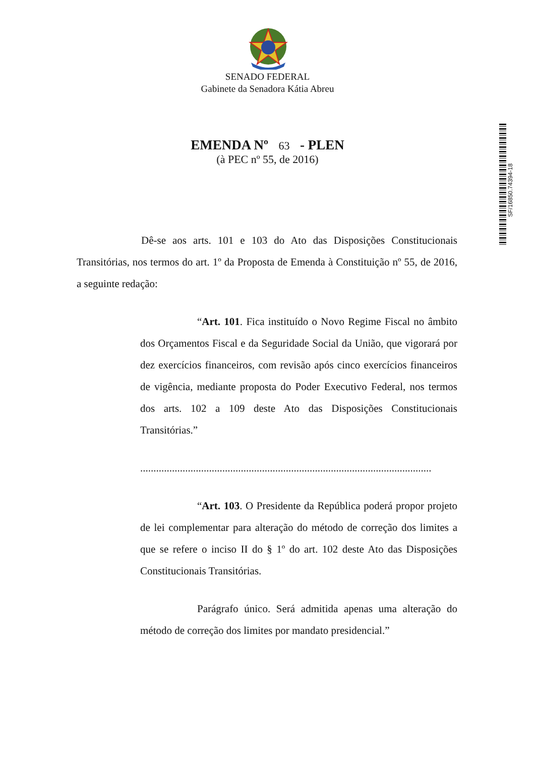SENADO FEDERAL
Gabinete da Senadora Kátia Abreu
EMENDA Nº 63 - PLEN
(à PEC nº 55, de 2016)
SF/16850.74394-18
Dê-se aos arts. 101 e 103 do Ato das Disposições Constitucionais Transitórias, nos termos do art. 1º da Proposta de Emenda à Constituição nº 55, de 2016, a seguinte redação:
“Art. 101. Fica instituído o Novo Regime Fiscal no âmbito dos Orçamentos Fiscal e da Seguridade Social da União, que vigorará por dez exercícios financeiros, com revisão após cinco exercícios financeiros de vigência, mediante proposta do Poder Executivo Federal, nos termos dos arts. 102 a 109 deste Ato das Disposições Constitucionais Transitórias.”
..............................................................................................................
“Art. 103. O Presidente da República poderá propor projeto de lei complementar para alteração do método de correção dos limites a que se refere o inciso II do § 1º do art. 102 deste Ato das Disposições Constitucionais Transitórias.
Parágrafo único. Será admitida apenas uma alteração do método de correção dos limites por mandato presidencial.”